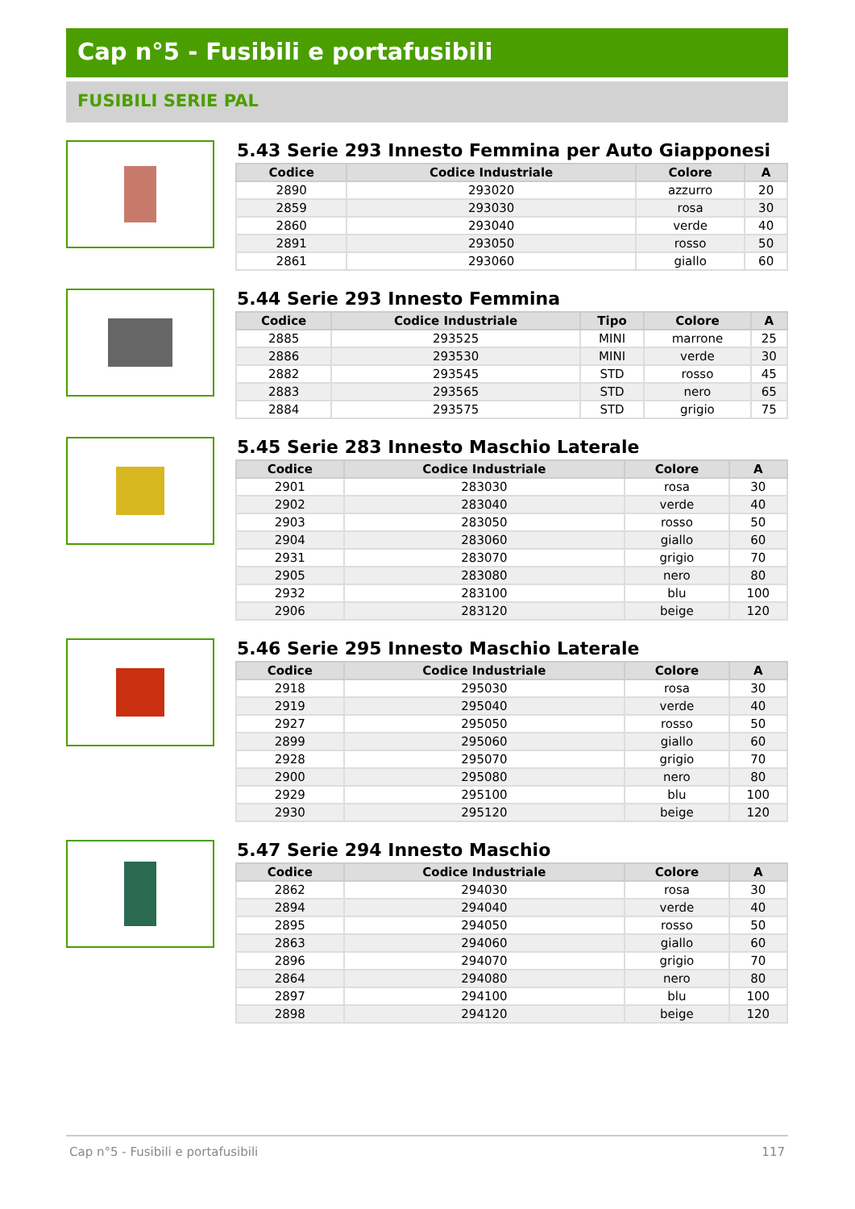Cap n°5 - Fusibili e portafusibili
FUSIBILI SERIE PAL
5.43 Serie 293 Innesto Femmina per Auto Giapponesi
| Codice | Codice Industriale | Colore | A |
| --- | --- | --- | --- |
| 2890 | 293020 | azzurro | 20 |
| 2859 | 293030 | rosa | 30 |
| 2860 | 293040 | verde | 40 |
| 2891 | 293050 | rosso | 50 |
| 2861 | 293060 | giallo | 60 |
5.44 Serie 293 Innesto Femmina
| Codice | Codice Industriale | Tipo | Colore | A |
| --- | --- | --- | --- | --- |
| 2885 | 293525 | MINI | marrone | 25 |
| 2886 | 293530 | MINI | verde | 30 |
| 2882 | 293545 | STD | rosso | 45 |
| 2883 | 293565 | STD | nero | 65 |
| 2884 | 293575 | STD | grigio | 75 |
5.45 Serie 283 Innesto Maschio Laterale
| Codice | Codice Industriale | Colore | A |
| --- | --- | --- | --- |
| 2901 | 283030 | rosa | 30 |
| 2902 | 283040 | verde | 40 |
| 2903 | 283050 | rosso | 50 |
| 2904 | 283060 | giallo | 60 |
| 2931 | 283070 | grigio | 70 |
| 2905 | 283080 | nero | 80 |
| 2932 | 283100 | blu | 100 |
| 2906 | 283120 | beige | 120 |
5.46 Serie 295 Innesto Maschio Laterale
| Codice | Codice Industriale | Colore | A |
| --- | --- | --- | --- |
| 2918 | 295030 | rosa | 30 |
| 2919 | 295040 | verde | 40 |
| 2927 | 295050 | rosso | 50 |
| 2899 | 295060 | giallo | 60 |
| 2928 | 295070 | grigio | 70 |
| 2900 | 295080 | nero | 80 |
| 2929 | 295100 | blu | 100 |
| 2930 | 295120 | beige | 120 |
5.47 Serie 294 Innesto Maschio
| Codice | Codice Industriale | Colore | A |
| --- | --- | --- | --- |
| 2862 | 294030 | rosa | 30 |
| 2894 | 294040 | verde | 40 |
| 2895 | 294050 | rosso | 50 |
| 2863 | 294060 | giallo | 60 |
| 2896 | 294070 | grigio | 70 |
| 2864 | 294080 | nero | 80 |
| 2897 | 294100 | blu | 100 |
| 2898 | 294120 | beige | 120 |
Cap n°5 - Fusibili e portafusibili 117